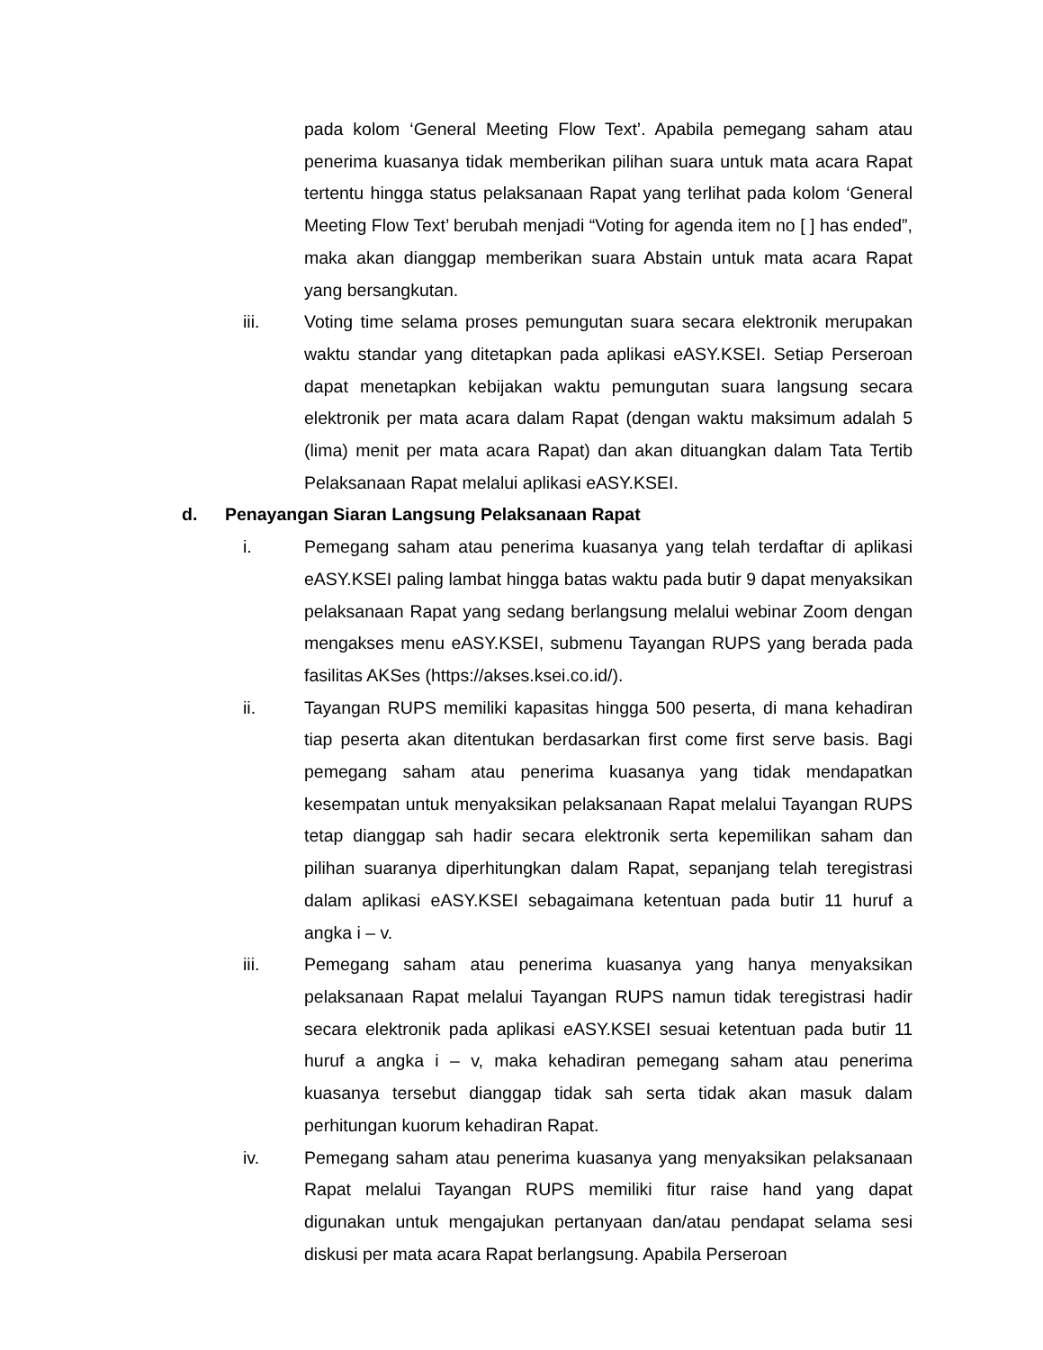pada kolom ‘General Meeting Flow Text’. Apabila pemegang saham atau penerima kuasanya tidak memberikan pilihan suara untuk mata acara Rapat tertentu hingga status pelaksanaan Rapat yang terlihat pada kolom ‘General Meeting Flow Text’ berubah menjadi “Voting for agenda item no [ ] has ended”, maka akan dianggap memberikan suara Abstain untuk mata acara Rapat yang bersangkutan.
iii. Voting time selama proses pemungutan suara secara elektronik merupakan waktu standar yang ditetapkan pada aplikasi eASY.KSEI. Setiap Perseroan dapat menetapkan kebijakan waktu pemungutan suara langsung secara elektronik per mata acara dalam Rapat (dengan waktu maksimum adalah 5 (lima) menit per mata acara Rapat) dan akan dituangkan dalam Tata Tertib Pelaksanaan Rapat melalui aplikasi eASY.KSEI.
d. Penayangan Siaran Langsung Pelaksanaan Rapat
i. Pemegang saham atau penerima kuasanya yang telah terdaftar di aplikasi eASY.KSEI paling lambat hingga batas waktu pada butir 9 dapat menyaksikan pelaksanaan Rapat yang sedang berlangsung melalui webinar Zoom dengan mengakses menu eASY.KSEI, submenu Tayangan RUPS yang berada pada fasilitas AKSes (https://akses.ksei.co.id/).
ii. Tayangan RUPS memiliki kapasitas hingga 500 peserta, di mana kehadiran tiap peserta akan ditentukan berdasarkan first come first serve basis. Bagi pemegang saham atau penerima kuasanya yang tidak mendapatkan kesempatan untuk menyaksikan pelaksanaan Rapat melalui Tayangan RUPS tetap dianggap sah hadir secara elektronik serta kepemilikan saham dan pilihan suaranya diperhitungkan dalam Rapat, sepanjang telah teregistrasi dalam aplikasi eASY.KSEI sebagaimana ketentuan pada butir 11 huruf a angka i – v.
iii. Pemegang saham atau penerima kuasanya yang hanya menyaksikan pelaksanaan Rapat melalui Tayangan RUPS namun tidak teregistrasi hadir secara elektronik pada aplikasi eASY.KSEI sesuai ketentuan pada butir 11 huruf a angka i – v, maka kehadiran pemegang saham atau penerima kuasanya tersebut dianggap tidak sah serta tidak akan masuk dalam perhitungan kuorum kehadiran Rapat.
iv. Pemegang saham atau penerima kuasanya yang menyaksikan pelaksanaan Rapat melalui Tayangan RUPS memiliki fitur raise hand yang dapat digunakan untuk mengajukan pertanyaan dan/atau pendapat selama sesi diskusi per mata acara Rapat berlangsung. Apabila Perseroan